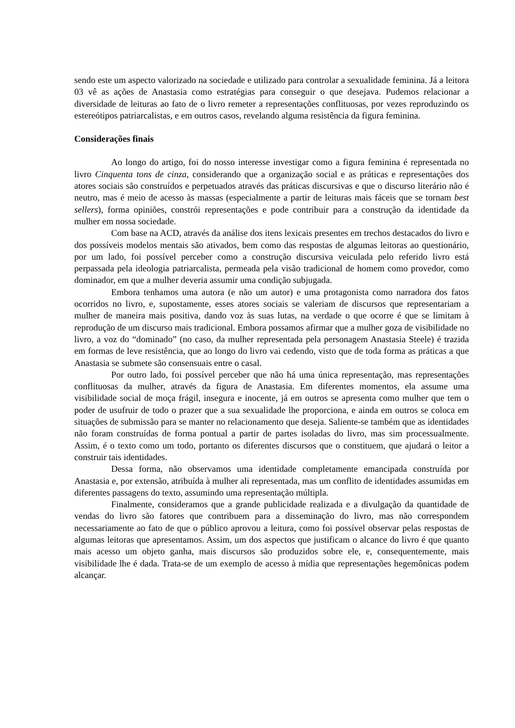sendo este um aspecto valorizado na sociedade e utilizado para controlar a sexualidade feminina. Já a leitora 03 vê as ações de Anastasia como estratégias para conseguir o que desejava. Pudemos relacionar a diversidade de leituras ao fato de o livro remeter a representações conflituosas, por vezes reproduzindo os estereótipos patriarcalistas, e em outros casos, revelando alguma resistência da figura feminina.
Considerações finais
Ao longo do artigo, foi do nosso interesse investigar como a figura feminina é representada no livro Cinquenta tons de cinza, considerando que a organização social e as práticas e representações dos atores sociais são construídos e perpetuados através das práticas discursivas e que o discurso literário não é neutro, mas é meio de acesso às massas (especialmente a partir de leituras mais fáceis que se tornam best sellers), forma opiniões, constrói representações e pode contribuir para a construção da identidade da mulher em nossa sociedade.
Com base na ACD, através da análise dos itens lexicais presentes em trechos destacados do livro e dos possíveis modelos mentais são ativados, bem como das respostas de algumas leitoras ao questionário, por um lado, foi possível perceber como a construção discursiva veiculada pelo referido livro está perpassada pela ideologia patriarcalista, permeada pela visão tradicional de homem como provedor, como dominador, em que a mulher deveria assumir uma condição subjugada.
Embora tenhamos uma autora (e não um autor) e uma protagonista como narradora dos fatos ocorridos no livro, e, supostamente, esses atores sociais se valeriam de discursos que representariam a mulher de maneira mais positiva, dando voz às suas lutas, na verdade o que ocorre é que se limitam à reprodução de um discurso mais tradicional. Embora possamos afirmar que a mulher goza de visibilidade no livro, a voz do “dominado” (no caso, da mulher representada pela personagem Anastasia Steele) é trazida em formas de leve resistência, que ao longo do livro vai cedendo, visto que de toda forma as práticas a que Anastasia se submete são consensuais entre o casal.
Por outro lado, foi possível perceber que não há uma única representação, mas representações conflituosas da mulher, através da figura de Anastasia. Em diferentes momentos, ela assume uma visibilidade social de moça frágil, insegura e inocente, já em outros se apresenta como mulher que tem o poder de usufruir de todo o prazer que a sua sexualidade lhe proporciona, e ainda em outros se coloca em situações de submissão para se manter no relacionamento que deseja. Saliente-se também que as identidades não foram construídas de forma pontual a partir de partes isoladas do livro, mas sim processualmente. Assim, é o texto como um todo, portanto os diferentes discursos que o constituem, que ajudará o leitor a construir tais identidades.
Dessa forma, não observamos uma identidade completamente emancipada construída por Anastasia e, por extensão, atribuída à mulher ali representada, mas um conflito de identidades assumidas em diferentes passagens do texto, assumindo uma representação múltipla.
Finalmente, consideramos que a grande publicidade realizada e a divulgação da quantidade de vendas do livro são fatores que contribuem para a disseminação do livro, mas não correspondem necessariamente ao fato de que o público aprovou a leitura, como foi possível observar pelas respostas de algumas leitoras que apresentamos. Assim, um dos aspectos que justificam o alcance do livro é que quanto mais acesso um objeto ganha, mais discursos são produzidos sobre ele, e, consequentemente, mais visibilidade lhe é dada. Trata-se de um exemplo de acesso à mídia que representações hegemônicas podem alcançar.